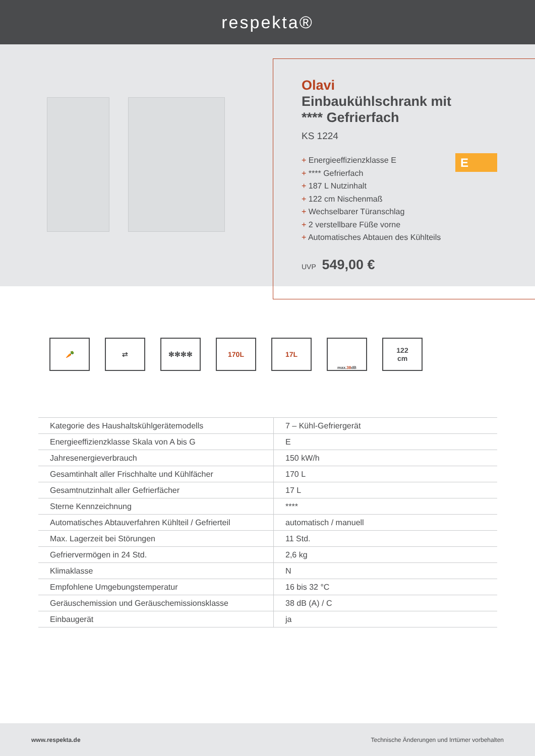respekta®
Olavi
Einbaukühlschrank mit
**** Gefrierfach
KS 1224
E
+ Energieeffizienzklasse E
+ **** Gefrierfach
+ 187 L Nutzinhalt
+ 122 cm Nischenmaß
+ Wechselbarer Türanschlag
+ 2 verstellbare Füße vorne
+ Automatisches Abtauen des Kühlteils
UVP 549,00 €
🥕 ⇄ ✻✻✻✻ 170L 17L
max. 38 dB
122
cm
| Kategorie des Haushaltskühlgerätemodells | 7 – Kühl-Gefriergerät |
| Energieeffizienzklasse Skala von A bis G | E |
| Jahresenergieverbrauch | 150 kW/h |
| Gesamtinhalt aller Frischhalte und Kühlfächer | 170 L |
| Gesamtnutzinhalt aller Gefrierfächer | 17 L |
| Sterne Kennzeichnung | **** |
| Automatisches Abtauverfahren Kühlteil / Gefrierteil | automatisch / manuell |
| Max. Lagerzeit bei Störungen | 11 Std. |
| Gefriervermögen in 24 Std. | 2,6 kg |
| Klimaklasse | N |
| Empfohlene Umgebungstemperatur | 16 bis 32 °C |
| Geräuschemission und Geräuschemissionsklasse | 38 dB (A) / C |
| Einbaugerät | ja |
www.respekta.de Technische Änderungen und Irrtümer vorbehalten